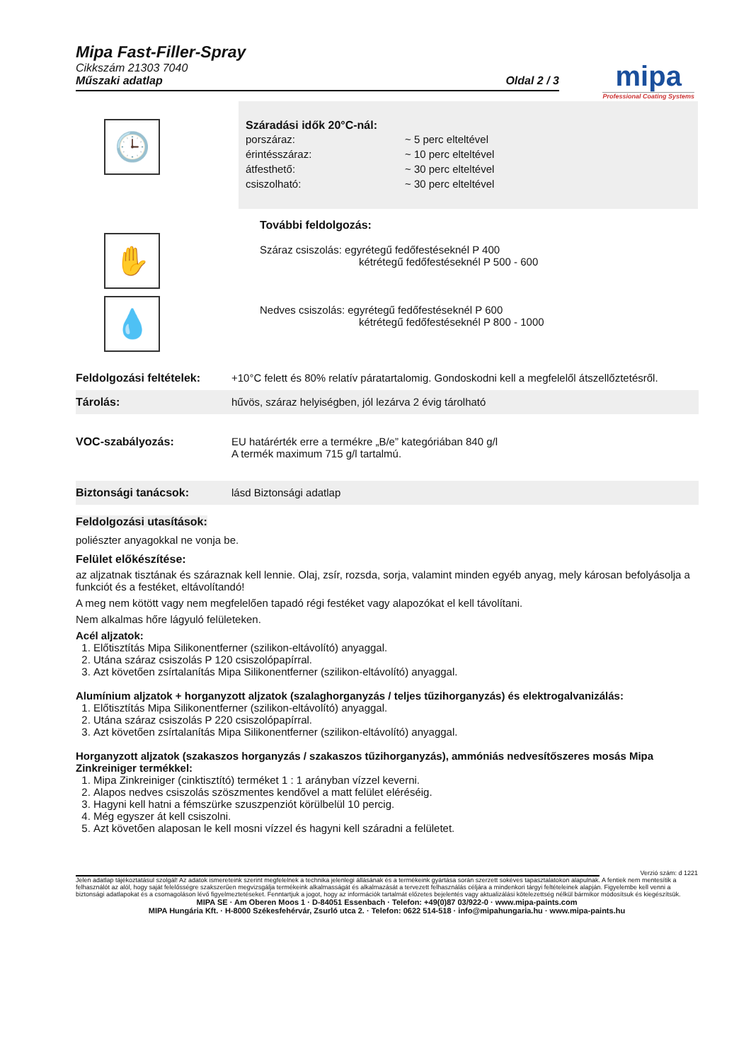Mipa Fast-Filler-Spray
Cikkszám 21303 7040
Műszaki adatlap Oldal 2 / 3
mipa
Professional Coating Systems
🕒
Száradási idők 20°C-nál:
| porszáraz: | ~ 5 perc elteltével |
| érintésszáraz: | ~ 10 perc elteltével |
| átfesthető: | ~ 30 perc elteltével |
| csiszolható: | ~ 30 perc elteltével |
✋
💧
További feldolgozás:
Száraz csiszolás: egyrétegű fedőfestéseknél P 400
kétrétegű fedőfestéseknél P 500 - 600
Nedves csiszolás: egyrétegű fedőfestéseknél P 600
kétrétegű fedőfestéseknél P 800 - 1000
| Feldolgozási feltételek: | +10°C felett és 80% relatív páratartalomig. Gondoskodni kell a megfelelől átszellőztetésről. |
| Tárolás: | hűvös, száraz helyiségben, jól lezárva 2 évig tárolható |
| VOC-szabályozás: | EU határérték erre a termékre „B/e” kategóriában 840 g/l A termék maximum 715 g/l tartalmú. |
| Biztonsági tanácsok: | lásd Biztonsági adatlap |
Feldolgozási utasítások:
poliészter anyagokkal ne vonja be.
Felület előkészítése:
az aljzatnak tisztának és száraznak kell lennie. Olaj, zsír, rozsda, sorja, valamint minden egyéb anyag, mely károsan befolyásolja a funkciót és a festéket, eltávolítandó!
A meg nem kötött vagy nem megfelelően tapadó régi festéket vagy alapozókat el kell távolítani.
Nem alkalmas hőre lágyuló felületeken.
Acél aljzatok:
1. Előtisztítás Mipa Silikonentferner (szilikon-eltávolító) anyaggal.
2. Utána száraz csiszolás P 120 csiszolópapírral.
3. Azt követően zsírtalanítás Mipa Silikonentferner (szilikon-eltávolító) anyaggal.
Alumínium aljzatok + horganyzott aljzatok (szalaghorganyzás / teljes tűzihorganyzás) és elektrogalvanizálás:
1. Előtisztítás Mipa Silikonentferner (szilikon-eltávolító) anyaggal.
2. Utána száraz csiszolás P 220 csiszolópapírral.
3. Azt követően zsírtalanítás Mipa Silikonentferner (szilikon-eltávolító) anyaggal.
Horganyzott aljzatok (szakaszos horganyzás / szakaszos tűzihorganyzás), ammóniás nedvesítőszeres mosás Mipa Zinkreiniger termékkel:
1. Mipa Zinkreiniger (cinktisztító) terméket 1 : 1 arányban vízzel keverni.
2. Alapos nedves csiszolás szöszmentes kendővel a matt felület eléréséig.
3. Hagyni kell hatni a fémszürke szuszpenziót körülbelül 10 percig.
4. Még egyszer át kell csiszolni.
5. Azt követően alaposan le kell mosni vízzel és hagyni kell száradni a felületet.
Verzió szám: d 1221
Jelen adatlap tájékoztatásul szolgál! Az adatok ismereteink szerint megfelelnek a technika jelenlegi állásának és a termékeink gyártása során szerzett sokéves tapasztalatokon alapulnak. A fentiek nem mentesítik a felhasználót az alól, hogy saját felelősségre szakszerűen megvizsgálja termékeink alkalmasságát és alkalmazását a tervezett felhasználás céljára a mindenkori tárgyi feltételeinek alapján. Figyelembe kell venni a biztonsági adatlapokat és a csomagoláson lévő figyelmeztetéseket. Fenntartjuk a jogot, hogy az információk tartalmát előzetes bejelentés vagy aktualizálási kötelezettség nélkül bármikor módosítsuk és kiegészítsük.
MIPA SE · Am Oberen Moos 1 · D-84051 Essenbach · Telefon: +49(0)87 03/922-0 · www.mipa-paints.com
MIPA Hungária Kft. · H-8000 Székesfehérvár, Zsurló utca 2. · Telefon: 0622 514-518 · info@mipahungaria.hu · www.mipa-paints.hu